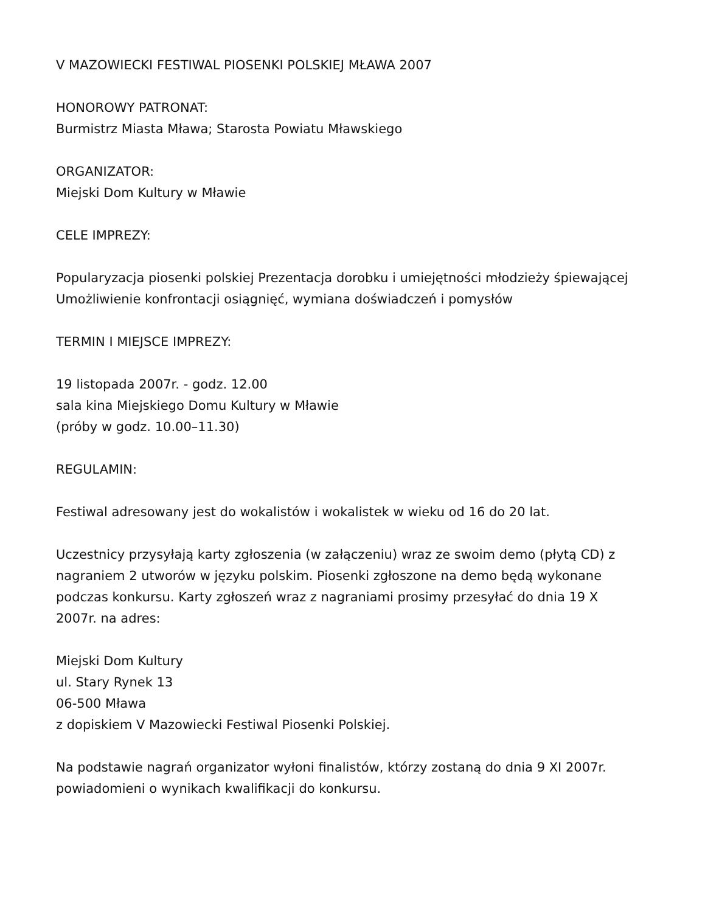V MAZOWIECKI FESTIWAL PIOSENKI POLSKIEJ MŁAWA 2007
HONOROWY PATRONAT:
Burmistrz Miasta Mława; Starosta Powiatu Mławskiego
ORGANIZATOR:
Miejski Dom Kultury w Mławie
CELE IMPREZY:
Popularyzacja piosenki polskiej Prezentacja dorobku i umiejętności młodzieży śpiewającej
Umożliwienie konfrontacji osiągnięć, wymiana doświadczeń i pomysłów
TERMIN I MIEJSCE IMPREZY:
19 listopada 2007r. - godz. 12.00
sala kina Miejskiego Domu Kultury w Mławie
(próby w godz. 10.00–11.30)
REGULAMIN:
Festiwal adresowany jest do wokalistów i wokalistek w wieku od 16 do 20 lat.
Uczestnicy przysyłają karty zgłoszenia (w załączeniu) wraz ze swoim demo (płytą CD) z nagraniem 2 utworów w języku polskim. Piosenki zgłoszone na demo będą wykonane podczas konkursu. Karty zgłoszeń wraz z nagraniami prosimy przesyłać do dnia 19 X 2007r. na adres:
Miejski Dom Kultury
ul. Stary Rynek 13
06-500 Mława
z dopiskiem V Mazowiecki Festiwal Piosenki Polskiej.
Na podstawie nagrań organizator wyłoni finalistów, którzy zostaną do dnia 9 XI 2007r. powiadomieni o wynikach kwalifikacji do konkursu.